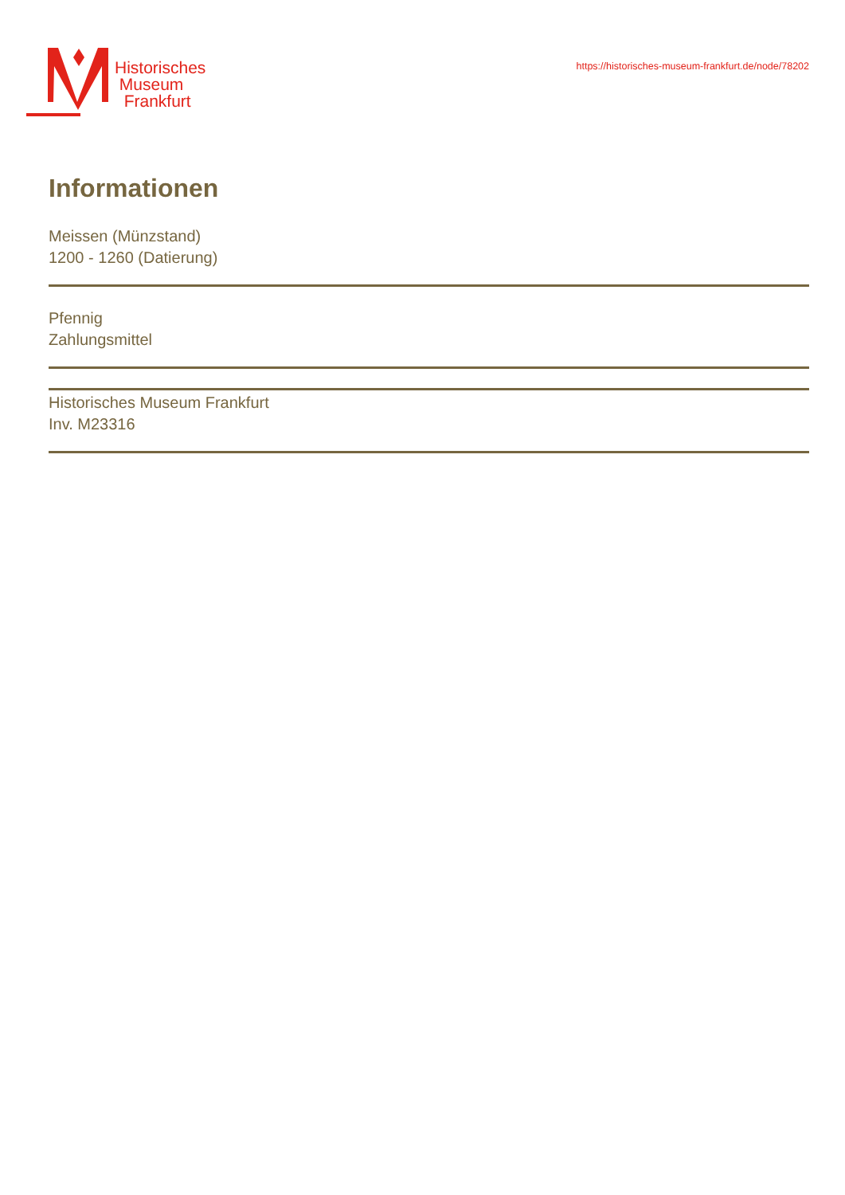Historisches
Museum
Frankfurt
https://historisches-museum-frankfurt.de/node/78202
Informationen
Meissen (Münzstand)
1200 - 1260 (Datierung)
Pfennig
Zahlungsmittel
Historisches Museum Frankfurt
Inv. M23316